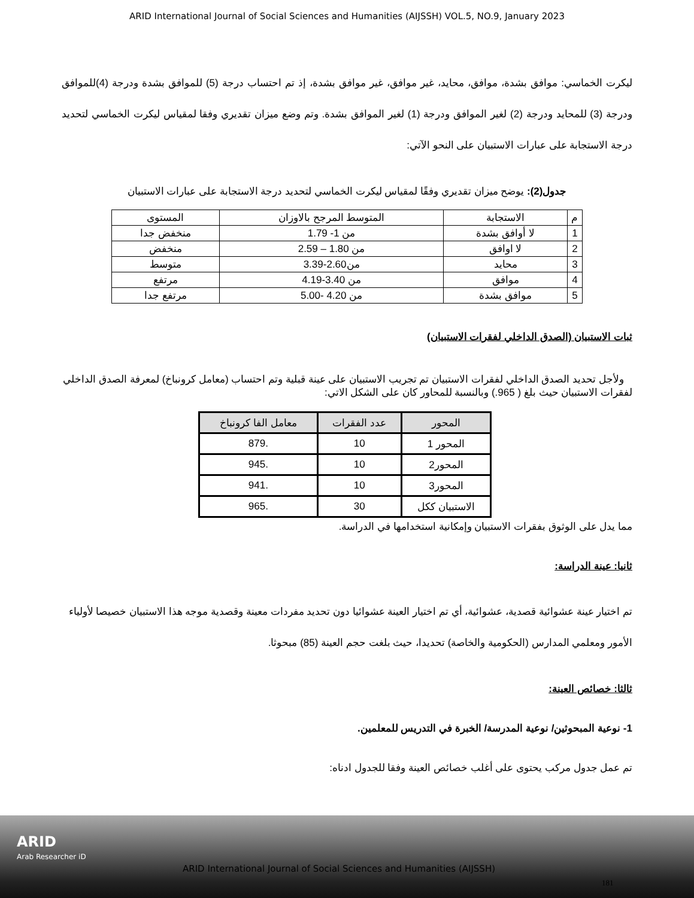ARID International Journal of Social Sciences and Humanities (AIJSSH) VOL.5, NO.9, January 2023
ليكرت الخماسي: موافق بشدة، موافق، محايد، غير موافق، غير موافق بشدة، إذ تم احتساب درجة (5) للموافق بشدة ودرجة (4)للموافق ودرجة (3) للمحايد ودرجة (2) لغير الموافق ودرجة (1) لغير الموافق بشدة. وتم وضع ميزان تقديري وفقا لمقياس ليكرت الخماسي لتحديد درجة الاستجابة على عبارات الاستبيان على النحو الآتي:
جدول(2): يوضح ميزان تقديري وفقًا لمقياس ليكرت الخماسي لتحديد درجة الاستجابة على عبارات الاستبيان
| م | الاستجابة | المتوسط المرجح بالاوزان | المستوى |
| --- | --- | --- | --- |
| 1 | لا أوافق بشدة | من 1- 1.79 | منخفض جدا |
| 2 | لا اوافق | من 1.80 – 2.59 | منخفض |
| 3 | محايد | من2.60-3.39 | متوسط |
| 4 | موافق | من 3.40-4.19 | مرتفع |
| 5 | موافق بشدة | من 4.20 -5.00 | مرتفع جدا |
ثبات الاستبيان (الصدق الداخلي لفقرات الاستبيان)
ولأجل تحديد الصدق الداخلي لفقرات الاستبيان تم تجريب الاستبيان على عينة قبلية وتم احتساب (معامل كرونباخ) لمعرفة الصدق الداخلي لفقرات الاستبيان حيث بلغ ( 965.) وبالنسبة للمحاور كان على الشكل الاتي:
| المحور | عدد الفقرات | معامل الفا كرونباخ |
| --- | --- | --- |
| المحور 1 | 10 | .879 |
| المحور2 | 10 | .945 |
| المحور3 | 10 | .941 |
| الاستبيان ككل | 30 | .965 |
مما يدل على الوثوق بفقرات الاستبيان وإمكانية استخدامها في الدراسة.
ثانيا: عينة الدراسة:
تم اختيار عينة عشوائية قصدية، عشوائية، أي تم اختيار العينة عشوائيا دون تحديد مفردات معينة وقصدية موجه هذا الاستبيان خصيصا لأولياء الأمور ومعلمي المدارس (الحكومية والخاصة) تحديدا، حيث بلغت حجم العينة (85) مبحوثا.
ثالثا: خصائص العينة:
1- نوعية المبحوثين/ نوعية المدرسة/ الخبرة في التدريس للمعلمين.
تم عمل جدول مركب يحتوى على أغلب خصائص العينة وفقا للجدول ادناه:
ARID
Arab Researcher iD
ARID International Journal of Social Sciences and Humanities (AIJSSH)
181